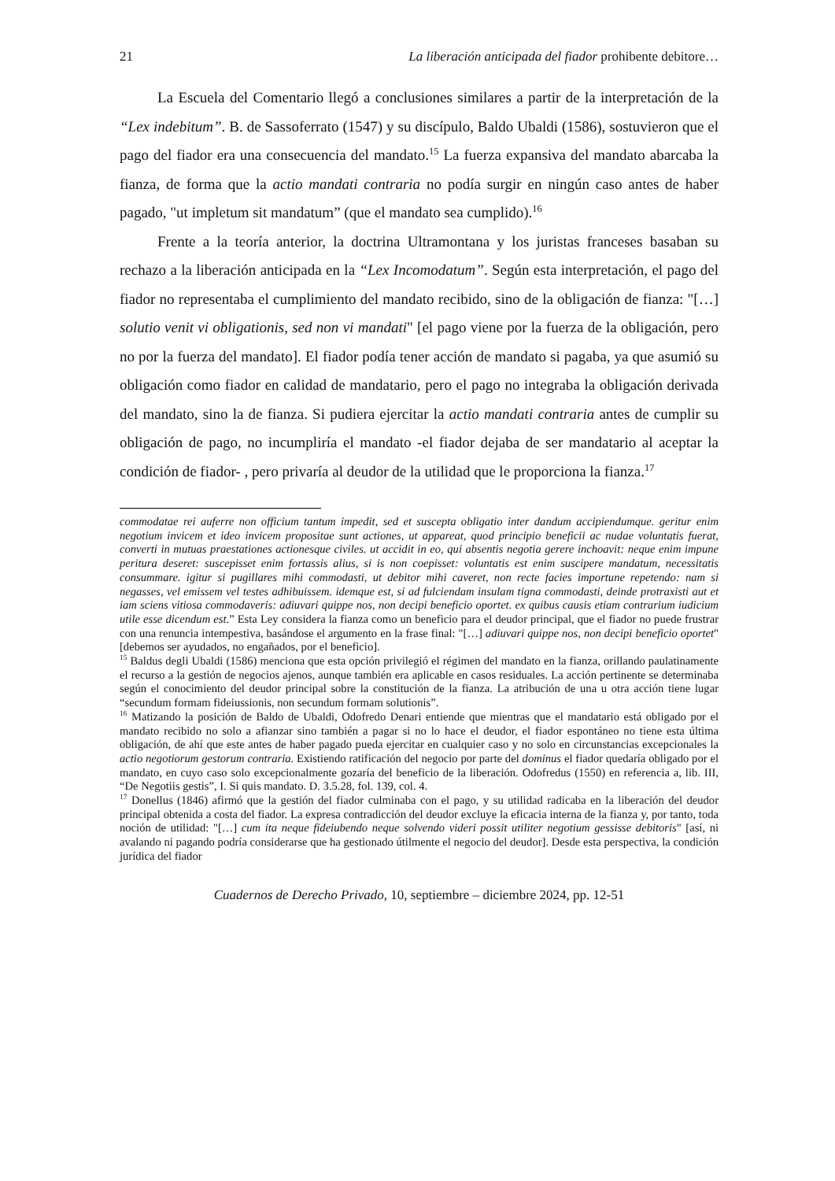21 La liberación anticipada del fiador prohibente debitore…
La Escuela del Comentario llegó a conclusiones similares a partir de la interpretación de la “Lex indebitum”. B. de Sassoferrato (1547) y su discípulo, Baldo Ubaldi (1586), sostuvieron que el pago del fiador era una consecuencia del mandato.<sup>15</sup> La fuerza expansiva del mandato abarcaba la fianza, de forma que la actio mandati contraria no podía surgir en ningún caso antes de haber pagado, "ut impletum sit mandatum” (que el mandato sea cumplido).<sup>16</sup>
Frente a la teoría anterior, la doctrina Ultramontana y los juristas franceses basaban su rechazo a la liberación anticipada en la “Lex Incomodatum”. Según esta interpretación, el pago del fiador no representaba el cumplimiento del mandato recibido, sino de la obligación de fianza: "[…] solutio venit vi obligationis, sed non vi mandati" [el pago viene por la fuerza de la obligación, pero no por la fuerza del mandato]. El fiador podía tener acción de mandato si pagaba, ya que asumió su obligación como fiador en calidad de mandatario, pero el pago no integraba la obligación derivada del mandato, sino la de fianza. Si pudiera ejercitar la actio mandati contraria antes de cumplir su obligación de pago, no incumpliría el mandato -el fiador dejaba de ser mandatario al aceptar la condición de fiador- , pero privaría al deudor de la utilidad que le proporciona la fianza.<sup>17</sup>
commodatae rei auferre non officium tantum impedit, sed et suscepta obligatio inter dandum accipiendumque. geritur enim negotium invicem et ideo invicem propositae sunt actiones, ut appareat, quod principio beneficii ac nudae voluntatis fuerat, converti in mutuas praestationes actionesque civiles. ut accidit in eo, qui absentis negotia gerere inchoavit: neque enim impune peritura deseret: suscepisset enim fortassis alius, si is non coepisset: voluntatis est enim suscipere mandatum, necessitatis consummare. igitur si pugillares mihi commodasti, ut debitor mihi caveret, non recte facies importune repetendo: nam si negasses, vel emissem vel testes adhibuissem. idemque est, si ad fulciendam insulam tigna commodasti, deinde protraxisti aut et iam sciens vitiosa commodaveris: adiuvari quippe nos, non decipi beneficio oportet. ex quibus causis etiam contrarium iudicium utile esse dicendum est.” Esta Ley considera la fianza como un beneficio para el deudor principal, que el fiador no puede frustrar con una renuncia intempestiva, basándose el argumento en la frase final: "[…] adiuvari quippe nos, non decipi beneficio oportet" [debemos ser ayudados, no engañados, por el beneficio].
<sup>15</sup> Baldus degli Ubaldi (1586) menciona que esta opción privilegió el régimen del mandato en la fianza, orillando paulatinamente el recurso a la gestión de negocios ajenos, aunque también era aplicable en casos residuales. La acción pertinente se determinaba según el conocimiento del deudor principal sobre la constitución de la fianza. La atribución de una u otra acción tiene lugar “secundum formam fideiussionis, non secundum formam solutionis”.
<sup>16</sup> Matizando la posición de Baldo de Ubaldi, Odofredo Denari entiende que mientras que el mandatario está obligado por el mandato recibido no solo a afianzar sino también a pagar si no lo hace el deudor, el fiador espontáneo no tiene esta última obligación, de ahí que este antes de haber pagado pueda ejercitar en cualquier caso y no solo en circunstancias excepcionales la actio negotiorum gestorum contraria. Existiendo ratificación del negocio por parte del dominus el fiador quedaría obligado por el mandato, en cuyo caso solo excepcionalmente gozaría del beneficio de la liberación. Odofredus (1550) en referencia a, lib. III, “De Negotiis gestis”, I. Si quis mandato. D. 3.5.28, fol. 139, col. 4.
<sup>17</sup> Donellus (1846) afirmó que la gestión del fiador culminaba con el pago, y su utilidad radicaba en la liberación del deudor principal obtenida a costa del fiador. La expresa contradicción del deudor excluye la eficacia interna de la fianza y, por tanto, toda noción de utilidad: "[…] cum ita neque fideiubendo neque solvendo videri possit utiliter negotium gessisse debitoris" [así, ni avalando ni pagando podría considerarse que ha gestionado útilmente el negocio del deudor]. Desde esta perspectiva, la condición jurídica del fiador
Cuadernos de Derecho Privado, 10, septiembre – diciembre 2024, pp. 12-51